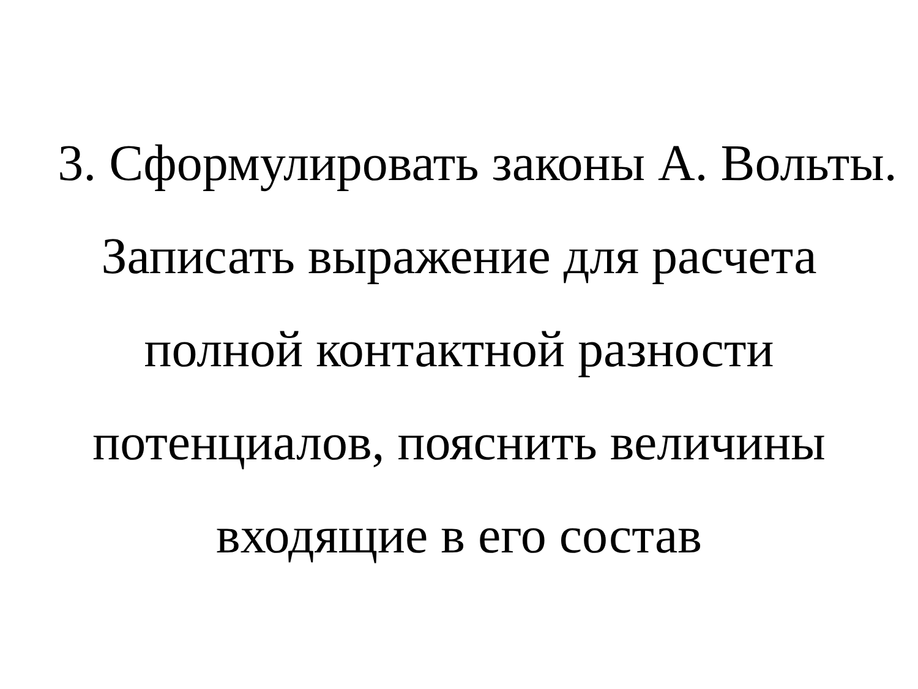3. Сформулировать законы А. Вольты.
Записать выражение для расчета
полной контактной разности
потенциалов, пояснить величины
входящие в его состав